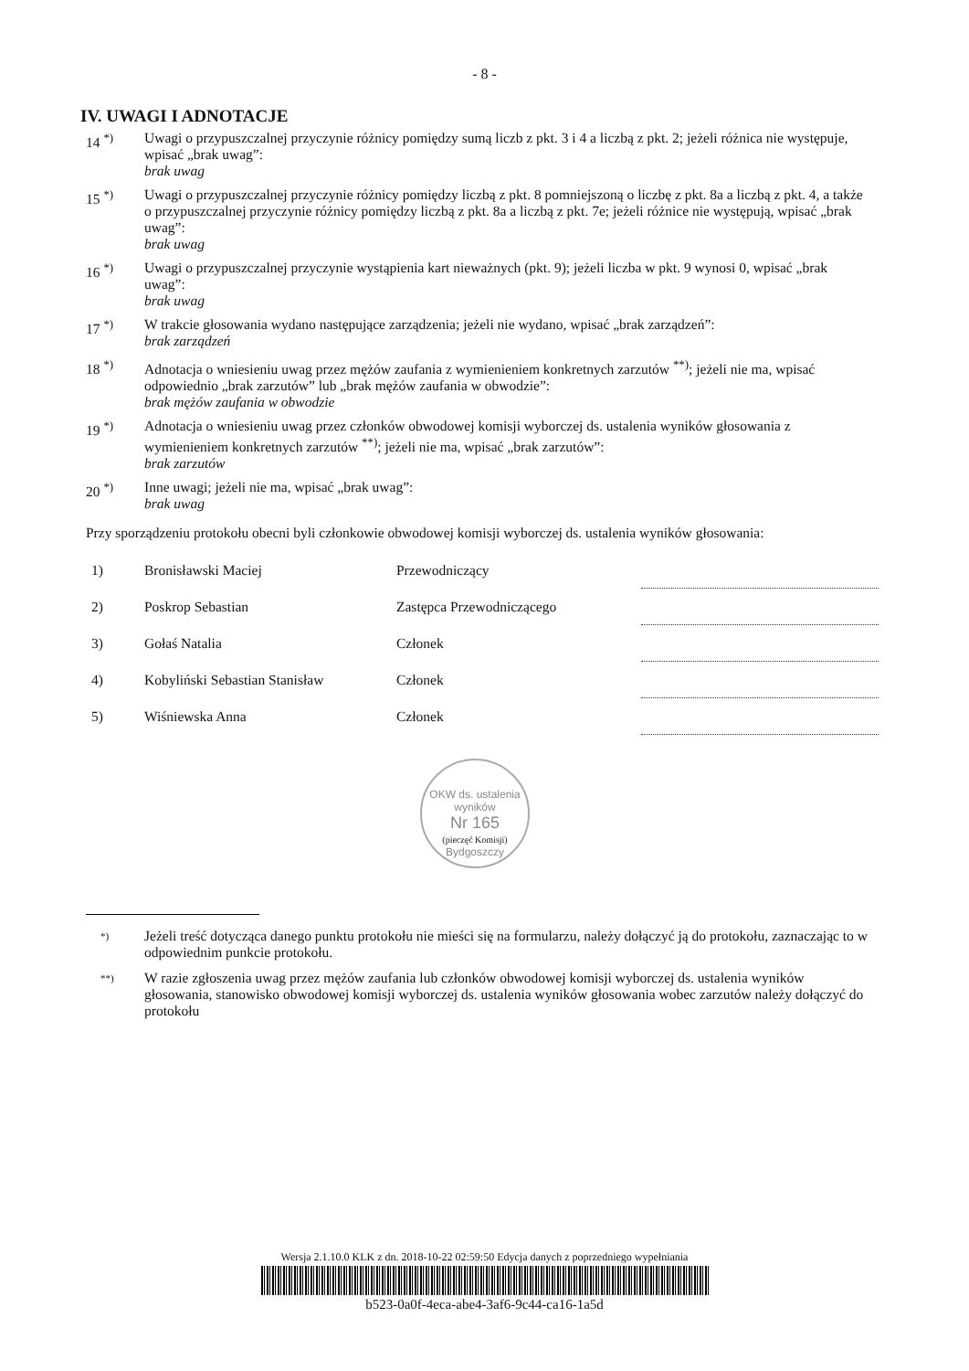- 8 -
IV. UWAGI I ADNOTACJE
14 <sup>*)</sup> Uwagi o przypuszczalnej przyczynie różnicy pomiędzy sumą liczb z pkt. 3 i 4 a liczbą z pkt. 2; jeżeli różnica nie występuje, wpisać „brak uwag”:
brak uwag
15 <sup>*)</sup> Uwagi o przypuszczalnej przyczynie różnicy pomiędzy liczbą z pkt. 8 pomniejszoną o liczbę z pkt. 8a a liczbą z pkt. 4, a także o przypuszczalnej przyczynie różnicy pomiędzy liczbą z pkt. 8a a liczbą z pkt. 7e; jeżeli różnice nie występują, wpisać „brak uwag”:
brak uwag
16 <sup>*)</sup> Uwagi o przypuszczalnej przyczynie wystąpienia kart nieważnych (pkt. 9); jeżeli liczba w pkt. 9 wynosi 0, wpisać „brak uwag”:
brak uwag
17 <sup>*)</sup> W trakcie głosowania wydano następujące zarządzenia; jeżeli nie wydano, wpisać „brak zarządzeń”:
brak zarządzeń
18 <sup>*)</sup> Adnotacja o wniesieniu uwag przez mężów zaufania z wymienieniem konkretnych zarzutów <sup>**)</sup>; jeżeli nie ma, wpisać odpowiednio „brak zarzutów” lub „brak mężów zaufania w obwodzie”:
brak mężów zaufania w obwodzie
19 <sup>*)</sup> Adnotacja o wniesieniu uwag przez członków obwodowej komisji wyborczej ds. ustalenia wyników głosowania z wymienieniem konkretnych zarzutów <sup>**)</sup>; jeżeli nie ma, wpisać „brak zarzutów”:
brak zarzutów
20 <sup>*)</sup> Inne uwagi; jeżeli nie ma, wpisać „brak uwag”:
brak uwag
Przy sporządzeniu protokołu obecni byli członkowie obwodowej komisji wyborczej ds. ustalenia wyników głosowania:
| 1) | Bronisławski Maciej | Przewodniczący | |
| 2) | Poskrop Sebastian | Zastępca Przewodniczącego | |
| 3) | Gołaś Natalia | Członek | |
| 4) | Kobyliński Sebastian Stanisław | Członek | |
| 5) | Wiśniewska Anna | Członek | |
OKW ds. ustalenia wyników
Nr 165
(pieczęć Komisji)
Bydgoszczy
*)
Jeżeli treść dotycząca danego punktu protokołu nie mieści się na formularzu, należy dołączyć ją do protokołu, zaznaczając to w odpowiednim punkcie protokołu.
**)
W razie zgłoszenia uwag przez mężów zaufania lub członków obwodowej komisji wyborczej ds. ustalenia wyników głosowania, stanowisko obwodowej komisji wyborczej ds. ustalenia wyników głosowania wobec zarzutów należy dołączyć do protokołu
Wersja 2.1.10.0 KLK z dn. 2018-10-22 02:59:50 Edycja danych z poprzedniego wypełniania
b523-0a0f-4eca-abe4-3af6-9c44-ca16-1a5d